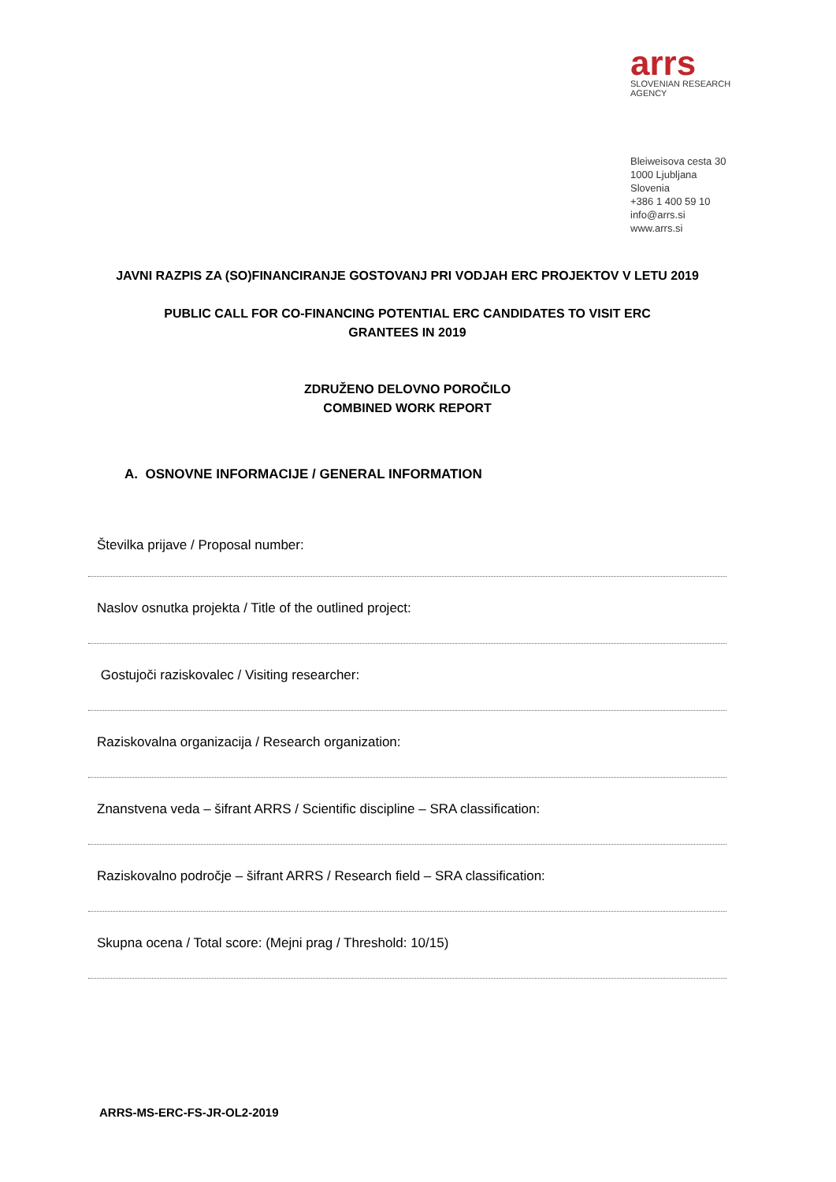arrs
SLOVENIAN RESEARCH AGENCY
Bleiweisova cesta 30
1000 Ljubljana
Slovenia
+386 1 400 59 10
info@arrs.si
www.arrs.si
JAVNI RAZPIS ZA (SO)FINANCIRANJE GOSTOVANJ PRI VODJAH ERC PROJEKTOV V LETU 2019
PUBLIC CALL FOR CO-FINANCING POTENTIAL ERC CANDIDATES TO VISIT ERC
GRANTEES IN 2019
ZDRUŽENO DELOVNO POROČILO
COMBINED WORK REPORT
A. OSNOVNE INFORMACIJE / GENERAL INFORMATION
Številka prijave / Proposal number:
Naslov osnutka projekta / Title of the outlined project:
Gostujoči raziskovalec / Visiting researcher:
Raziskovalna organizacija / Research organization:
Znanstvena veda – šifrant ARRS / Scientific discipline – SRA classification:
Raziskovalno področje – šifrant ARRS / Research field – SRA classification:
Skupna ocena / Total score: (Mejni prag / Threshold: 10/15)
ARRS-MS-ERC-FS-JR-OL2-2019